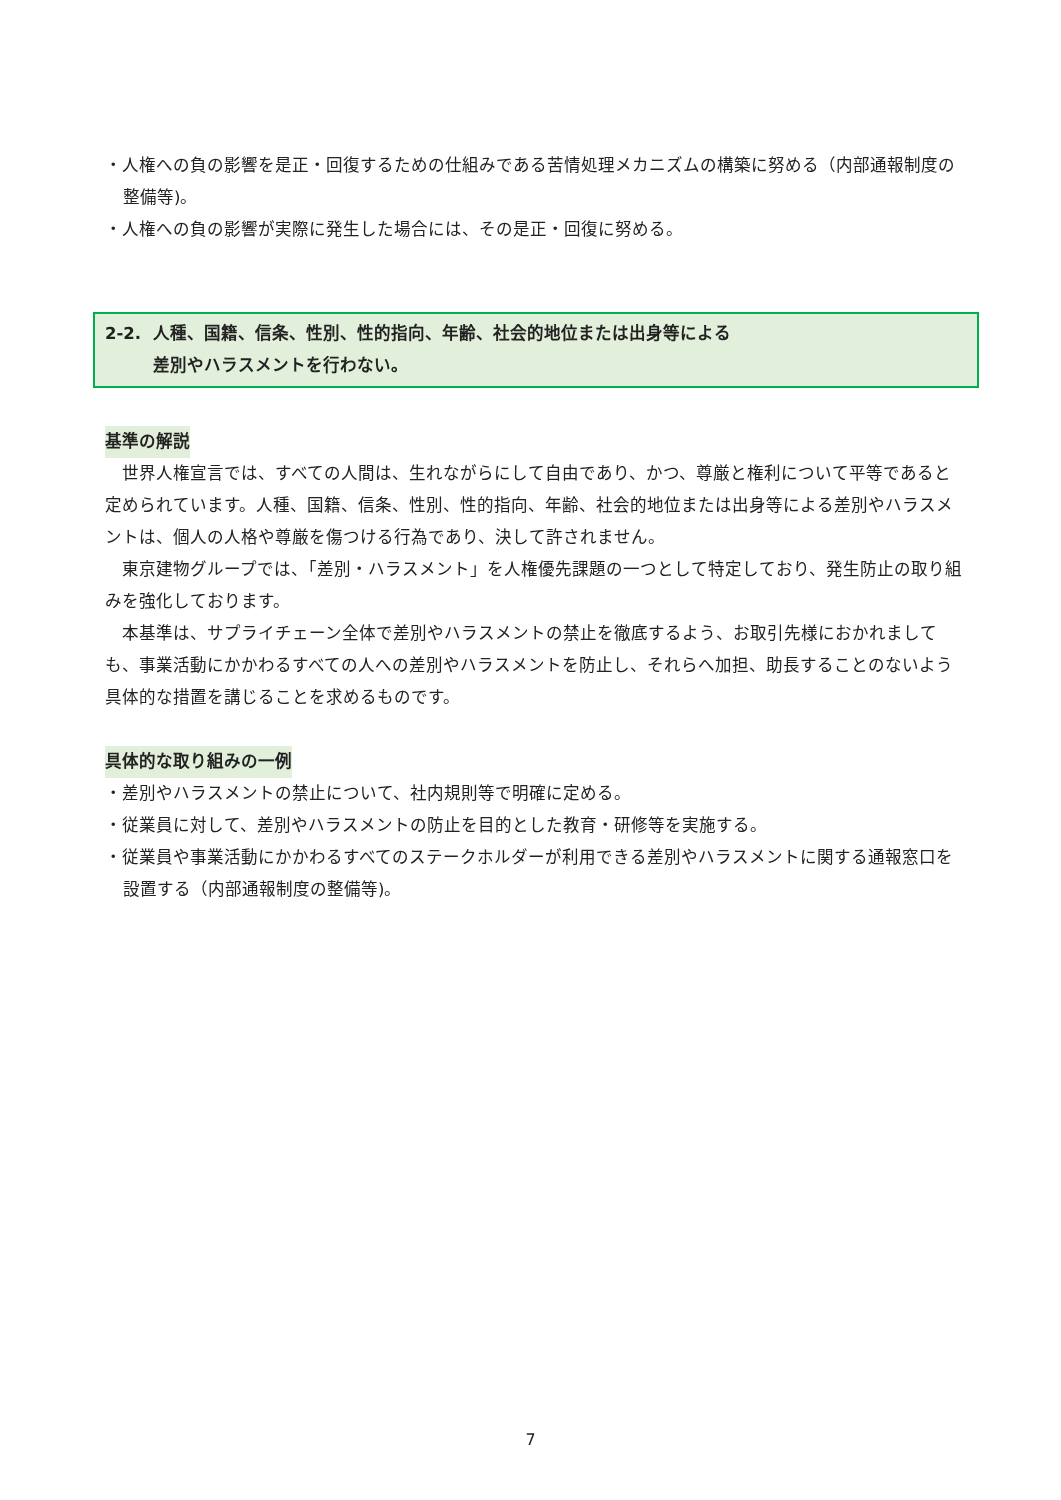・人権への負の影響を是正・回復するための仕組みである苦情処理メカニズムの構築に努める（内部通報制度の整備等)。
・人権への負の影響が実際に発生した場合には、その是正・回復に努める。
2-2. 人種、国籍、信条、性別、性的指向、年齢、社会的地位または出身等による
差別やハラスメントを行わない。
基準の解説
　世界人権宣言では、すべての人間は、生れながらにして自由であり、かつ、尊厳と権利について平等であると定められています。人種、国籍、信条、性別、性的指向、年齢、社会的地位または出身等による差別やハラスメントは、個人の人格や尊厳を傷つける行為であり、決して許されません。
　東京建物グループでは、「差別・ハラスメント」を人権優先課題の一つとして特定しており、発生防止の取り組みを強化しております。
　本基準は、サプライチェーン全体で差別やハラスメントの禁止を徹底するよう、お取引先様におかれましても、事業活動にかかわるすべての人への差別やハラスメントを防止し、それらへ加担、助長することのないよう具体的な措置を講じることを求めるものです。
具体的な取り組みの一例
・差別やハラスメントの禁止について、社内規則等で明確に定める。
・従業員に対して、差別やハラスメントの防止を目的とした教育・研修等を実施する。
・従業員や事業活動にかかわるすべてのステークホルダーが利用できる差別やハラスメントに関する通報窓口を設置する（内部通報制度の整備等)。
7